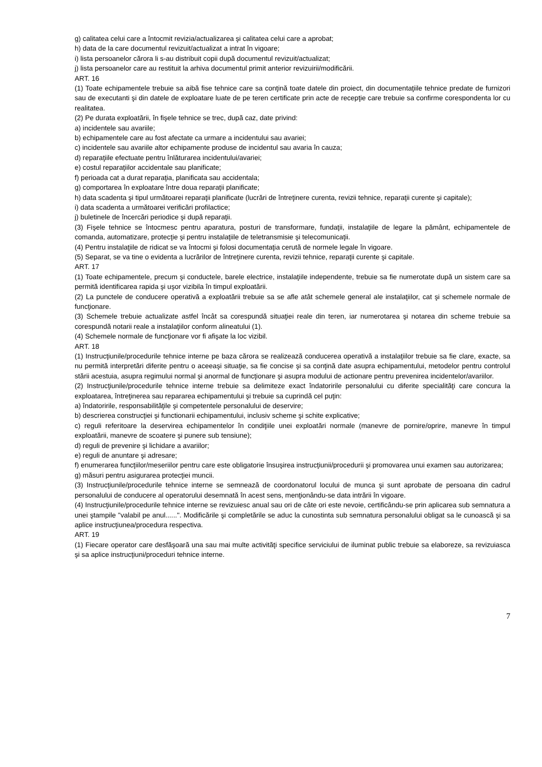g) calitatea celui care a întocmit revizia/actualizarea şi calitatea celui care a aprobat;
h) data de la care documentul revizuit/actualizat a intrat în vigoare;
i) lista persoanelor cărora li s-au distribuit copii după documentul revizuit/actualizat;
j) lista persoanelor care au restituit la arhiva documentul primit anterior revizuirii/modificării.
ART. 16
(1) Toate echipamentele trebuie sa aibă fise tehnice care sa conţină toate datele din proiect, din documentaţiile tehnice predate de furnizori sau de executanti şi din datele de exploatare luate de pe teren certificate prin acte de recepţie care trebuie sa confirme corespondenta lor cu realitatea.
(2) Pe durata exploatării, în fişele tehnice se trec, după caz, date privind:
a) incidentele sau avariile;
b) echipamentele care au fost afectate ca urmare a incidentului sau avariei;
c) incidentele sau avariile altor echipamente produse de incidentul sau avaria în cauza;
d) reparaţiile efectuate pentru înlăturarea incidentului/avariei;
e) costul reparaţiilor accidentale sau planificate;
f) perioada cat a durat reparaţia, planificata sau accidentala;
g) comportarea în exploatare între doua reparaţii planificate;
h) data scadenta şi tipul următoarei reparaţii planificate (lucrări de întreţinere curenta, revizii tehnice, reparaţii curente şi capitale);
i) data scadenta a următoarei verificări profilactice;
j) buletinele de încercări periodice şi după reparaţii.
(3) Fişele tehnice se întocmesc pentru aparatura, posturi de transformare, fundaţii, instalaţiile de legare la pământ, echipamentele de comanda, automatizare, protecţie şi pentru instalaţiile de teletransmisie şi telecomunicaţii.
(4) Pentru instalaţiile de ridicat se va întocmi şi folosi documentaţia cerută de normele legale în vigoare.
(5) Separat, se va tine o evidenta a lucrărilor de întreţinere curenta, revizii tehnice, reparaţii curente şi capitale.
ART. 17
(1) Toate echipamentele, precum şi conductele, barele electrice, instalaţiile independente, trebuie sa fie numerotate după un sistem care sa permită identificarea rapida şi uşor vizibila în timpul exploatării.
(2) La punctele de conducere operativă a exploatării trebuie sa se afle atât schemele general ale instalaţiilor, cat şi schemele normale de funcţionare.
(3) Schemele trebuie actualizate astfel încât sa corespundă situaţiei reale din teren, iar numerotarea şi notarea din scheme trebuie sa corespundă notarii reale a instalaţiilor conform alineatului (1).
(4) Schemele normale de funcţionare vor fi afişate la loc vizibil.
ART. 18
(1) Instrucţiunile/procedurile tehnice interne pe baza cărora se realizează conducerea operativă a instalaţiilor trebuie sa fie clare, exacte, sa nu permită interpretări diferite pentru o aceeaşi situaţie, sa fie concise şi sa conţină date asupra echipamentului, metodelor pentru controlul stării acestuia, asupra regimului normal şi anormal de funcţionare şi asupra modului de actionare pentru prevenirea incidentelor/avariilor.
(2) Instrucţiunile/procedurile tehnice interne trebuie sa delimiteze exact îndatoririle personalului cu diferite specialităţi care concura la exploatarea, întreţinerea sau repararea echipamentului şi trebuie sa cuprindă cel puţin:
a) îndatoririle, responsabilităţile şi competentele personalului de deservire;
b) descrierea construcţiei şi functionarii echipamentului, inclusiv scheme şi schite explicative;
c) reguli referitoare la deservirea echipamentelor în condiţiile unei exploatări normale (manevre de pornire/oprire, manevre în timpul exploatării, manevre de scoatere şi punere sub tensiune);
d) reguli de prevenire şi lichidare a avariilor;
e) reguli de anuntare şi adresare;
f) enumerarea funcţiilor/meseriilor pentru care este obligatorie însuşirea instrucţiunii/procedurii şi promovarea unui examen sau autorizarea;
g) măsuri pentru asigurarea protecţiei muncii.
(3) Instrucţiunile/procedurile tehnice interne se semnează de coordonatorul locului de munca şi sunt aprobate de persoana din cadrul personalului de conducere al operatorului desemnată în acest sens, menţionându-se data intrării în vigoare.
(4) Instrucţiunile/procedurile tehnice interne se revizuiesc anual sau ori de câte ori este nevoie, certificându-se prin aplicarea sub semnatura a unei ştampile "valabil pe anul......". Modificările şi completările se aduc la cunostinta sub semnatura personalului obligat sa le cunoască şi sa aplice instrucţiunea/procedura respectiva.
ART. 19
(1) Fiecare operator care desfăşoară una sau mai multe activităţi specifice serviciului de iluminat public trebuie sa elaboreze, sa revizuiasca şi sa aplice instrucţiuni/proceduri tehnice interne.
7